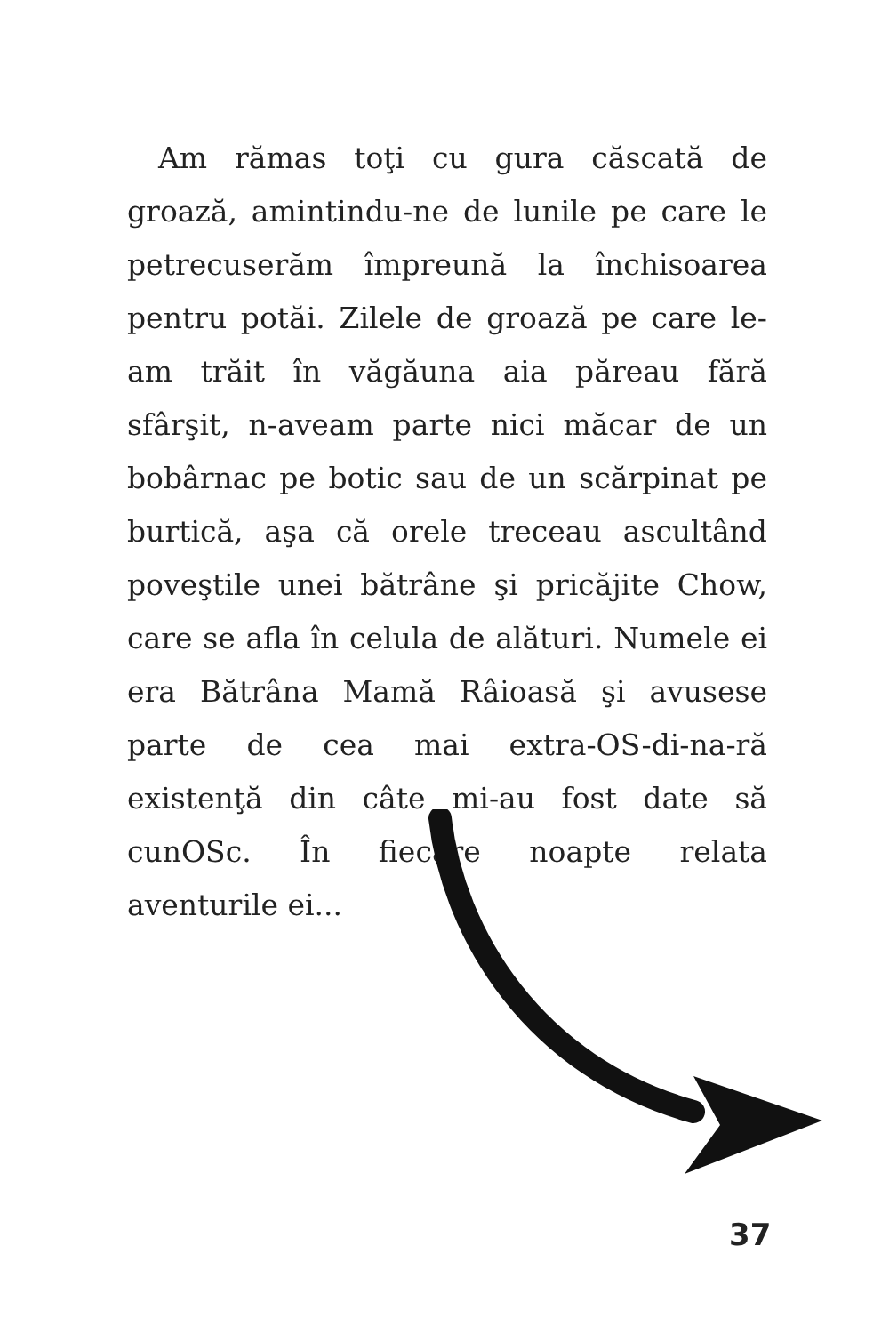Am rămas toţi cu gura căscată de groază, amintindu-ne de lunile pe care le petrecuserăm împreună la închisoarea pentru potăi. Zilele de groază pe care le-am trăit în văgăuna aia păreau fără sfârşit, n-aveam parte nici măcar de un bobârnac pe botic sau de un scărpinat pe burtică, aşa că orele treceau ascultând poveştile unei bătrâne şi pricăjite Chow, care se afla în celula de alături. Numele ei era Bătrâna Mamă Râioasă şi avusese parte de cea mai extra-OS-di-na-ră existenţă din câte mi-au fost date să cunOSc. În fiecare noapte relata aventurile ei...
37